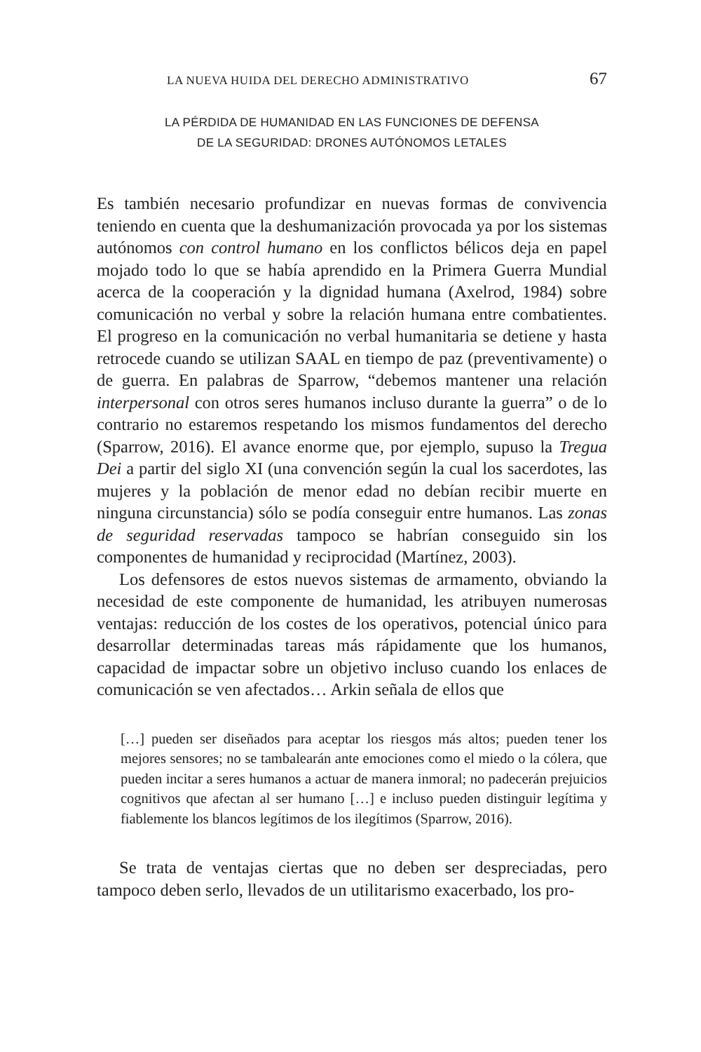LA NUEVA HUIDA DEL DERECHO ADMINISTRATIVO 67
LA PÉRDIDA DE HUMANIDAD EN LAS FUNCIONES DE DEFENSA
DE LA SEGURIDAD: DRONES AUTÓNOMOS LETALES
Es también necesario profundizar en nuevas formas de convivencia teniendo en cuenta que la deshumanización provocada ya por los sistemas autónomos con control humano en los conflictos bélicos deja en papel mojado todo lo que se había aprendido en la Primera Guerra Mundial acerca de la cooperación y la dignidad humana (Axelrod, 1984) sobre comunicación no verbal y sobre la relación humana entre combatientes. El progreso en la comunicación no verbal humanitaria se detiene y hasta retrocede cuando se utilizan SAAL en tiempo de paz (preventivamente) o de guerra. En palabras de Sparrow, “debemos mantener una relación interpersonal con otros seres humanos incluso durante la guerra” o de lo contrario no estaremos respetando los mismos fundamentos del derecho (Sparrow, 2016). El avance enorme que, por ejemplo, supuso la Tregua Dei a partir del siglo XI (una convención según la cual los sacerdotes, las mujeres y la población de menor edad no debían recibir muerte en ninguna circunstancia) sólo se podía conseguir entre humanos. Las zonas de seguridad reservadas tampoco se habrían conseguido sin los componentes de humanidad y reciprocidad (Martínez, 2003).
Los defensores de estos nuevos sistemas de armamento, obviando la necesidad de este componente de humanidad, les atribuyen numerosas ventajas: reducción de los costes de los operativos, potencial único para desarrollar determinadas tareas más rápidamente que los humanos, capacidad de impactar sobre un objetivo incluso cuando los enlaces de comunicación se ven afectados… Arkin señala de ellos que
[…] pueden ser diseñados para aceptar los riesgos más altos; pueden tener los mejores sensores; no se tambalearán ante emociones como el miedo o la cólera, que pueden incitar a seres humanos a actuar de manera inmoral; no padecerán prejuicios cognitivos que afectan al ser humano […] e incluso pueden distinguir legítima y fiablemente los blancos legítimos de los ilegítimos (Sparrow, 2016).
Se trata de ventajas ciertas que no deben ser despreciadas, pero tampoco deben serlo, llevados de un utilitarismo exacerbado, los pro-